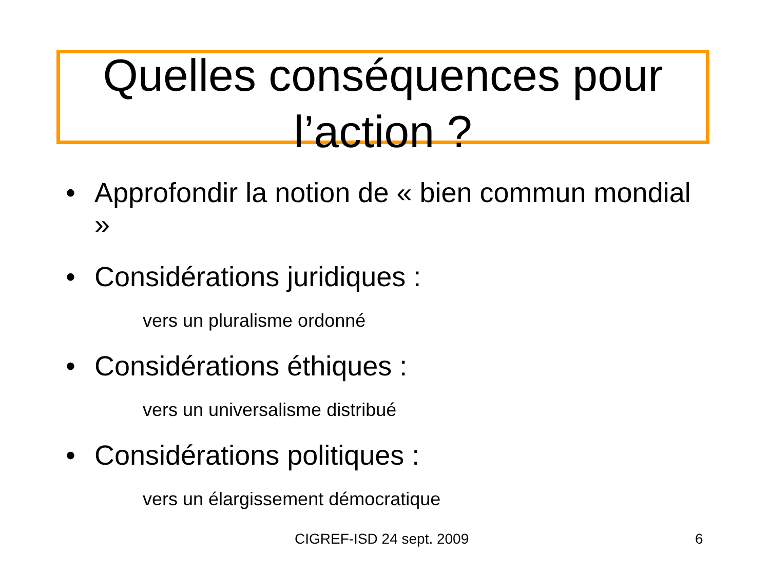Quelles conséquences pour l’action ?
• Approfondir la notion de « bien commun mondial »
• Considérations juridiques :
vers un pluralisme ordonné
• Considérations éthiques :
vers un universalisme distribué
• Considérations politiques :
vers un élargissement démocratique
CIGREF-ISD 24 sept. 2009 6